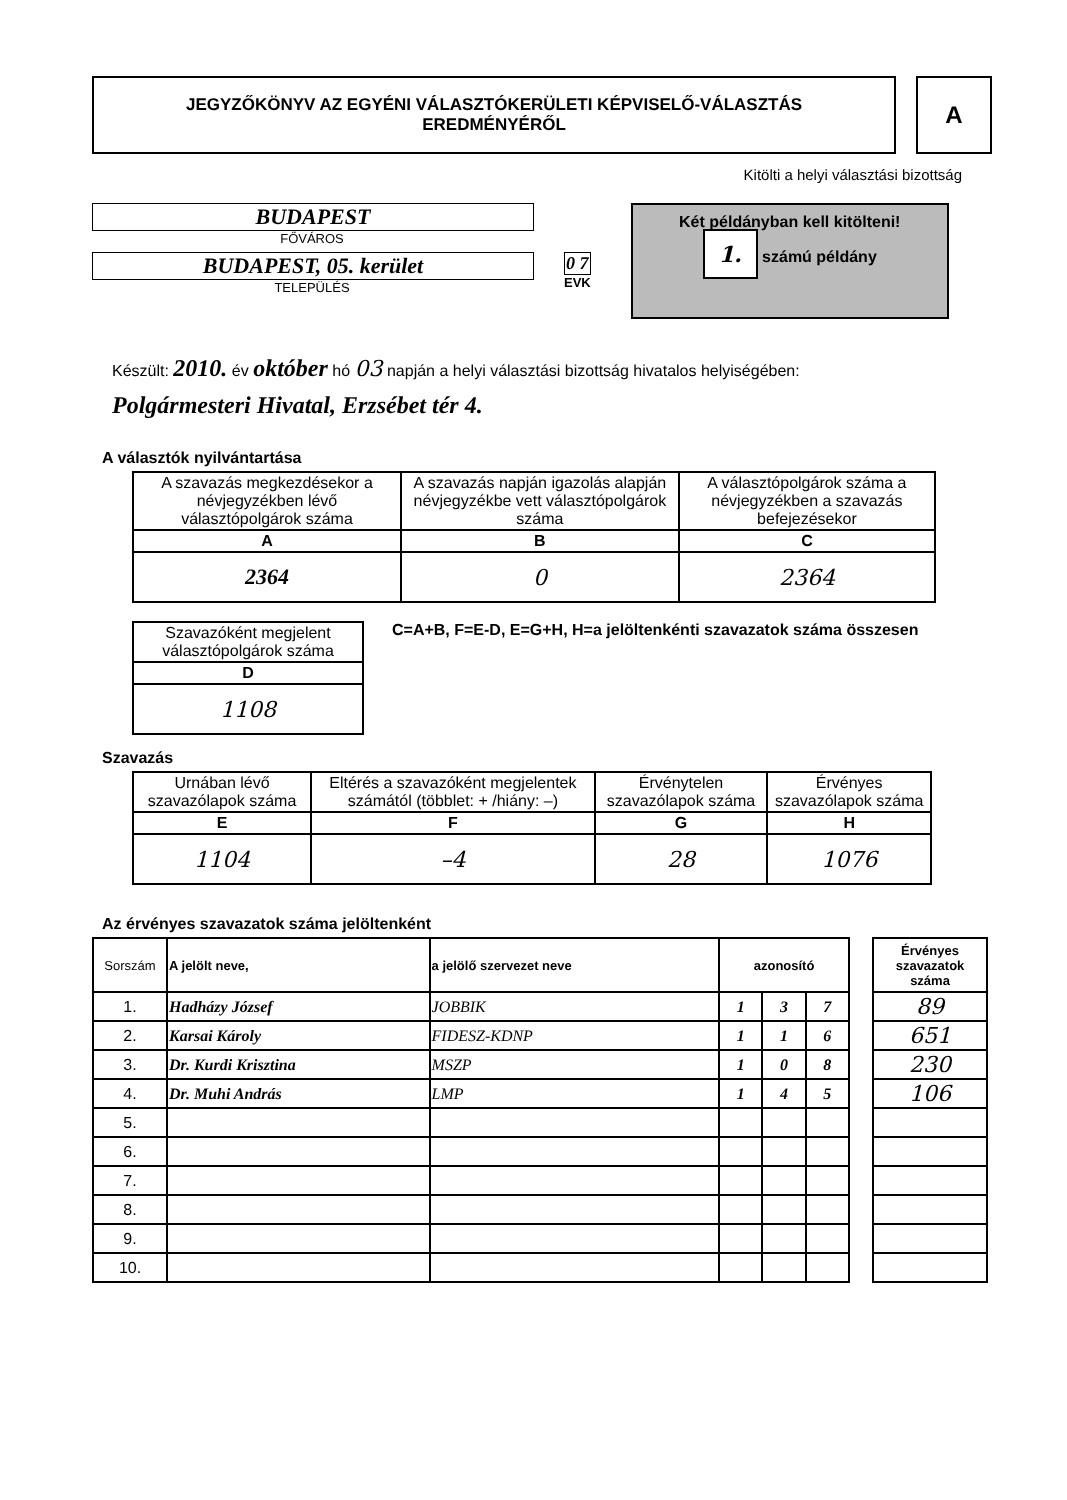JEGYZŐKÖNYV AZ EGYÉNI VÁLASZTÓKERÜLETI KÉPVISELŐ-VÁLASZTÁS
EREDMÉNYÉRŐL
A
Kitölti a helyi választási bizottság
BUDAPEST
FŐVÁROS
BUDAPEST, 05. kerület
TELEPÜLÉS
0 7
EVK
Két példányban kell kitölteni!
1. számú példány
Készült: 2010. év október hó 03 napján a helyi választási bizottság hivatalos helyiségében:
Polgármesteri Hivatal, Erzsébet tér 4.
A választók nyilvántartása
| A szavazás megkezdésekor a névjegyzékben lévő választópolgárok száma | A szavazás napján igazolás alapján névjegyzékbe vett választópolgárok száma | A választópolgárok száma a névjegyzékben a szavazás befejezésekor |
| A | B | C |
| 2364 | 0 | 2364 |
| Szavazóként megjelent választópolgárok száma |
| D |
| 1108 |
C=A+B, F=E-D, E=G+H, H=a jelöltenkénti szavazatok száma összesen
Szavazás
| Urnában lévő szavazólapok száma | Eltérés a szavazóként megjelentek számától (többlet: + /hiány: –) | Érvénytelen szavazólapok száma | Érvényes szavazólapok száma |
| E | F | G | H |
| 1104 | –4 | 28 | 1076 |
Az érvényes szavazatok száma jelöltenként
| Sorszám | A jelölt neve, | a jelölő szervezet neve | azonosító | | |
| 1. | Hadházy József | JOBBIK | 1 | 3 | 7 |
| 2. | Karsai Károly | FIDESZ-KDNP | 1 | 1 | 6 |
| 3. | Dr. Kurdi Krisztina | MSZP | 1 | 0 | 8 |
| 4. | Dr. Muhi András | LMP | 1 | 4 | 5 |
| 5. | | | | | |
| 6. | | | | | |
| 7. | | | | | |
| 8. | | | | | |
| 9. | | | | | |
| 10. | | | | | |
| Érvényes szavazatok száma |
| 89 |
| 651 |
| 230 |
| 106 |